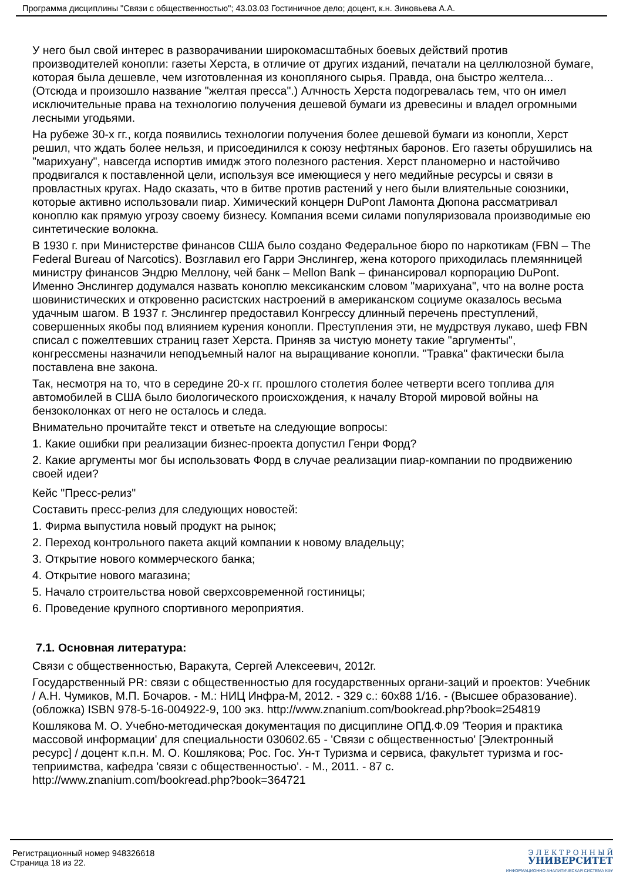Программа дисциплины "Связи с общественностью"; 43.03.03 Гостиничное дело; доцент, к.н. Зиновьева А.А.
У него был свой интерес в разворачивании широкомасштабных боевых действий против производителей конопли: газеты Херста, в отличие от других изданий, печатали на целлюлозной бумаге, которая была дешевле, чем изготовленная из конопляного сырья. Правда, она быстро желтела... (Отсюда и произошло название "желтая пресса".) Алчность Херста подогревалась тем, что он имел исключительные права на технологию получения дешевой бумаги из древесины и владел огромными лесными угодьями.
На рубеже 30-х гг., когда появились технологии получения более дешевой бумаги из конопли, Херст решил, что ждать более нельзя, и присоединился к союзу нефтяных баронов. Его газеты обрушились на "марихуану", навсегда испортив имидж этого полезного растения. Херст планомерно и настойчиво продвигался к поставленной цели, используя все имеющиеся у него медийные ресурсы и связи в провластных кругах. Надо сказать, что в битве против растений у него были влиятельные союзники, которые активно использовали пиар. Химический концерн DuPont Ламонта Дюпона рассматривал коноплю как прямую угрозу своему бизнесу. Компания всеми силами популяризовала производимые ею синтетические волокна.
В 1930 г. при Министерстве финансов США было создано Федеральное бюро по наркотикам (FBN – The Federal Bureau of Narcotics). Возглавил его Гарри Энслингер, жена которого приходилась племянницей министру финансов Эндрю Меллону, чей банк – Mellon Bank – финансировал корпорацию DuPont. Именно Энслингер додумался назвать коноплю мексиканским словом "марихуана", что на волне роста шовинистических и откровенно расистских настроений в американском социуме оказалось весьма удачным шагом. В 1937 г. Энслингер предоставил Конгрессу длинный перечень преступлений, совершенных якобы под влиянием курения конопли. Преступления эти, не мудрствуя лукаво, шеф FBN списал с пожелтевших страниц газет Херста. Приняв за чистую монету такие "аргументы", конгрессмены назначили неподъемный налог на выращивание конопли. "Травка" фактически была поставлена вне закона.
Так, несмотря на то, что в середине 20-х гг. прошлого столетия более четверти всего топлива для автомобилей в США было биологического происхождения, к началу Второй мировой войны на бензоколонках от него не осталось и следа.
Внимательно прочитайте текст и ответьте на следующие вопросы:
1. Какие ошибки при реализации бизнес-проекта допустил Генри Форд?
2. Какие аргументы мог бы использовать Форд в случае реализации пиар-компании по продвижению своей идеи?
Кейс "Пресс-релиз"
Составить пресс-релиз для следующих новостей:
1. Фирма выпустила новый продукт на рынок;
2. Переход контрольного пакета акций компании к новому владельцу;
3. Открытие нового коммерческого банка;
4. Открытие нового магазина;
5. Начало строительства новой сверхсовременной гостиницы;
6. Проведение крупного спортивного мероприятия.
7.1. Основная литература:
Связи с общественностью, Варакута, Сергей Алексеевич, 2012г.
Государственный PR: связи с общественностью для государственных органи-заций и проектов: Учебник / А.Н. Чумиков, М.П. Бочаров. - М.: НИЦ Инфра-М, 2012. - 329 с.: 60x88 1/16. - (Высшее образование). (обложка) ISBN 978-5-16-004922-9, 100 экз. http://www.znanium.com/bookread.php?book=254819
Кошлякова М. О. Учебно-методическая документация по дисциплине ОПД.Ф.09 'Теория и практика массовой информации' для специальности 030602.65 - 'Связи с общественностью' [Электронный ресурс] / доцент к.п.н. М. О. Кошлякова; Рос. Гос. Ун-т Туризма и сервиса, факультет туризма и гос-теприимства, кафедра 'связи с общественностью'. - М., 2011. - 87 с. http://www.znanium.com/bookread.php?book=364721
Регистрационный номер 948326618
Страница 18 из 22.
Э Л Е К Т Р О Н Н Ы Й
УНИВЕРСИТЕТ
ИНФОРМАЦИОННО АНАЛИТИЧЕСКАЯ СИСТЕМА КФУ